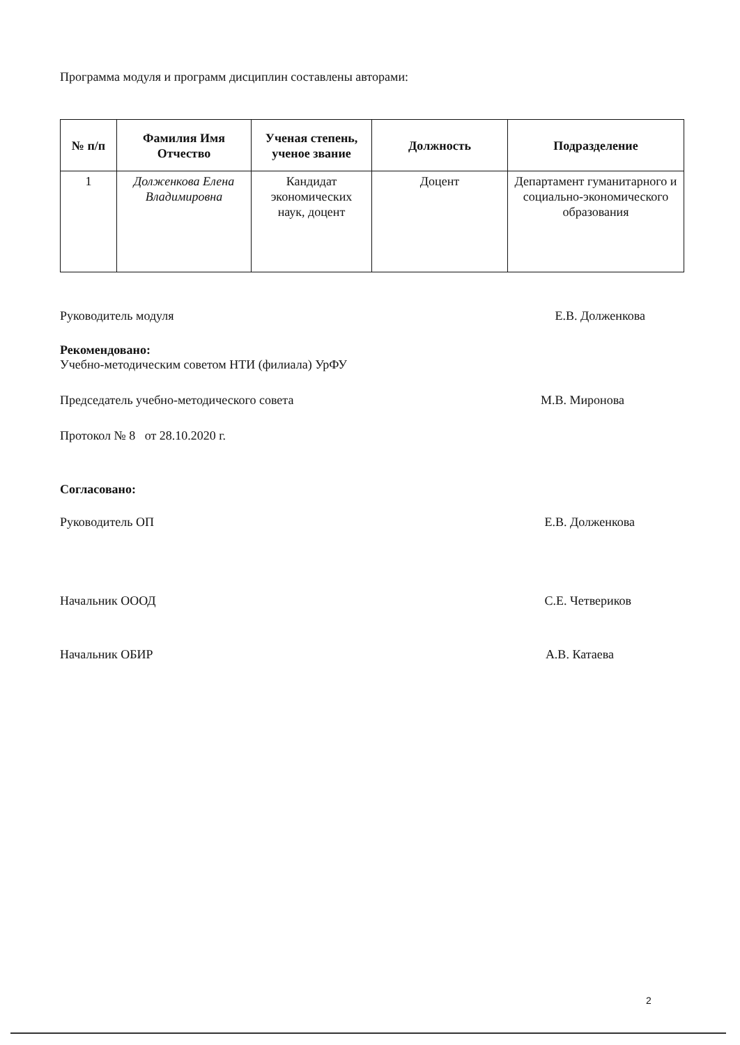Программа модуля и программ дисциплин составлены авторами:
| № п/п | Фамилия Имя Отчество | Ученая степень, ученое звание | Должность | Подразделение |
| --- | --- | --- | --- | --- |
| 1 | Долженкова Елена Владимировна | Кандидат экономических наук, доцент | Доцент | Департамент гуманитарного и социально-экономического образования |
Руководитель модуля Е.В. Долженкова
Рекомендовано:
Учебно-методическим советом НТИ (филиала) УрФУ
Председатель учебно-методического совета М.В. Миронова
Протокол № 8 от 28.10.2020 г.
Согласовано:
Руководитель ОП Е.В. Долженкова
Начальник ОООД С.Е. Четвериков
Начальник ОБИР А.В. Катаева
2